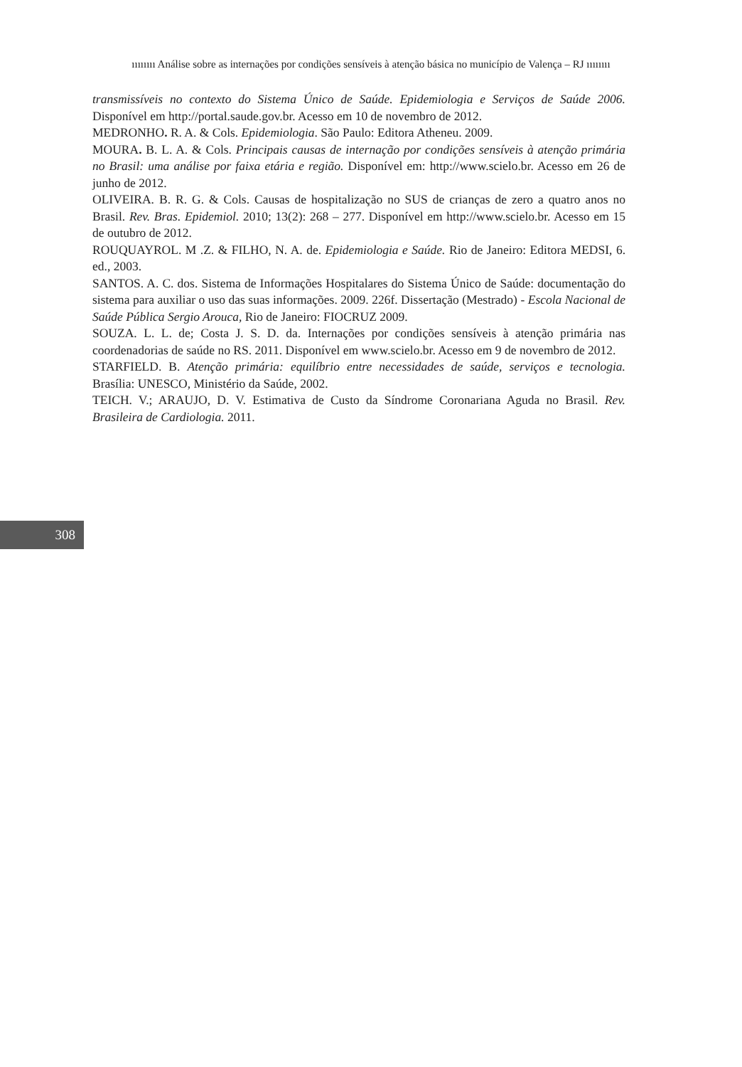ıııııııı Análise sobre as internações por condições sensíveis à atenção básica no município de Valença – RJ ıııııııı
transmissíveis no contexto do Sistema Único de Saúde. Epidemiologia e Serviços de Saúde 2006. Disponível em http://portal.saude.gov.br. Acesso em 10 de novembro de 2012.
MEDRONHO. R. A. & Cols. Epidemiologia. São Paulo: Editora Atheneu. 2009.
MOURA. B. L. A. & Cols. Principais causas de internação por condições sensíveis à atenção primária no Brasil: uma análise por faixa etária e região. Disponível em: http://www.scielo.br. Acesso em 26 de junho de 2012.
OLIVEIRA. B. R. G. & Cols. Causas de hospitalização no SUS de crianças de zero a quatro anos no Brasil. Rev. Bras. Epidemiol. 2010; 13(2): 268 – 277. Disponível em http://www.scielo.br. Acesso em 15 de outubro de 2012.
ROUQUAYROL. M .Z. & FILHO, N. A. de. Epidemiologia e Saúde. Rio de Janeiro: Editora MEDSI, 6. ed., 2003.
SANTOS. A. C. dos. Sistema de Informações Hospitalares do Sistema Único de Saúde: documentação do sistema para auxiliar o uso das suas informações. 2009. 226f. Dissertação (Mestrado) - Escola Nacional de Saúde Pública Sergio Arouca, Rio de Janeiro: FIOCRUZ 2009.
SOUZA. L. L. de; Costa J. S. D. da. Internações por condições sensíveis à atenção primária nas coordenadorias de saúde no RS. 2011. Disponível em www.scielo.br. Acesso em 9 de novembro de 2012.
STARFIELD. B. Atenção primária: equilíbrio entre necessidades de saúde, serviços e tecnologia. Brasília: UNESCO, Ministério da Saúde, 2002.
TEICH. V.; ARAUJO, D. V. Estimativa de Custo da Síndrome Coronariana Aguda no Brasil. Rev. Brasileira de Cardiologia. 2011.
308